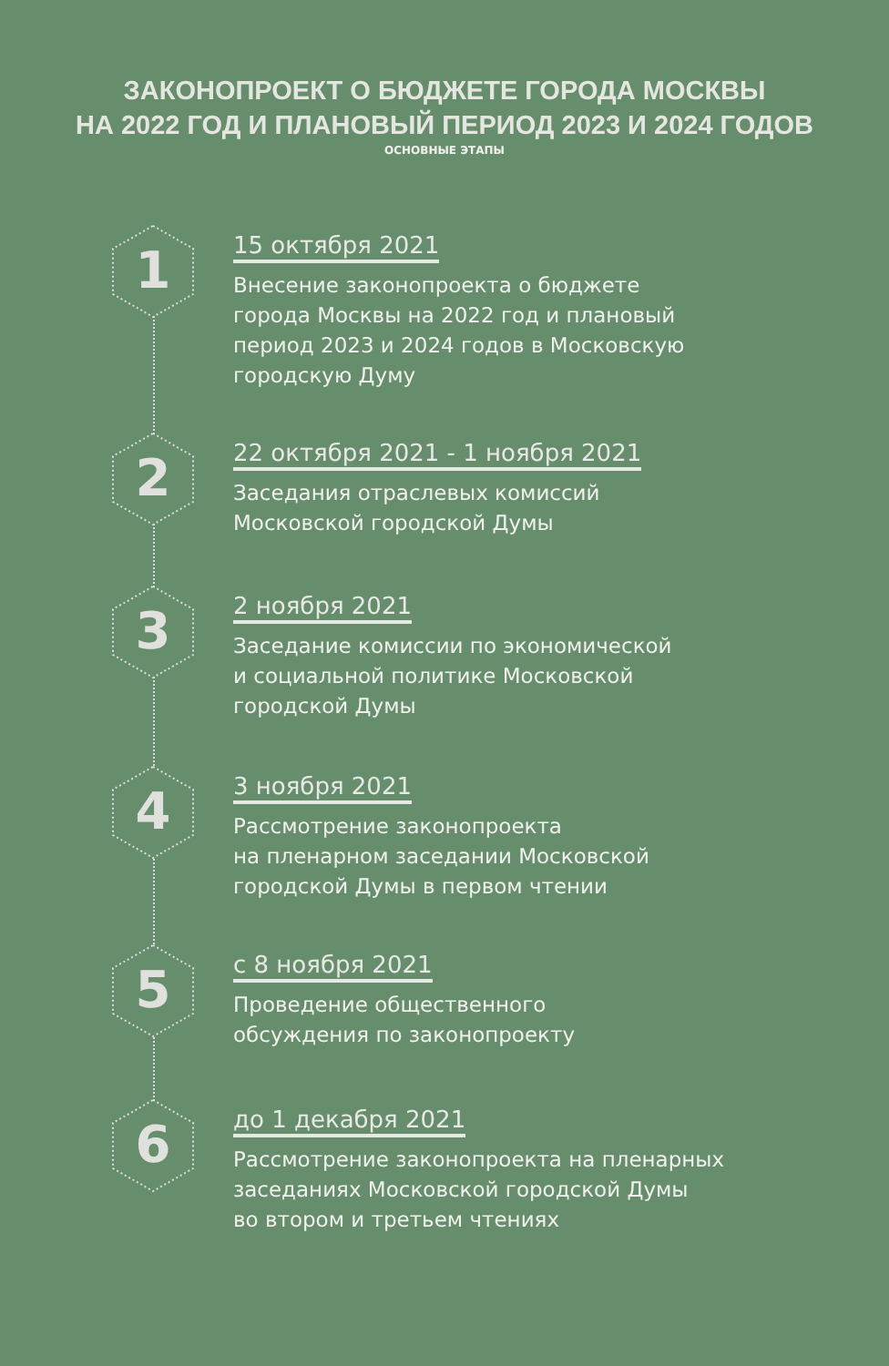ЗАКОНОПРОЕКТ О БЮДЖЕТЕ ГОРОДА МОСКВЫ
НА 2022 ГОД И ПЛАНОВЫЙ ПЕРИОД 2023 И 2024 ГОДОВ
ОСНОВНЫЕ ЭТАПЫ
1
15 октября 2021
Внесение законопроекта о бюджете
города Москвы на 2022 год и плановый
период 2023 и 2024 годов в Московскую
городскую Думу
2
22 октября 2021 - 1 ноября 2021
Заседания отраслевых комиссий
Московской городской Думы
3
2 ноября 2021
Заседание комиссии по экономической
и социальной политике Московской
городской Думы
4
3 ноября 2021
Рассмотрение законопроекта
на пленарном заседании Московской
городской Думы в первом чтении
5
с 8 ноября 2021
Проведение общественного
обсуждения по законопроекту
6
до 1 декабря 2021
Рассмотрение законопроекта на пленарных
заседаниях Московской городской Думы
во втором и третьем чтениях